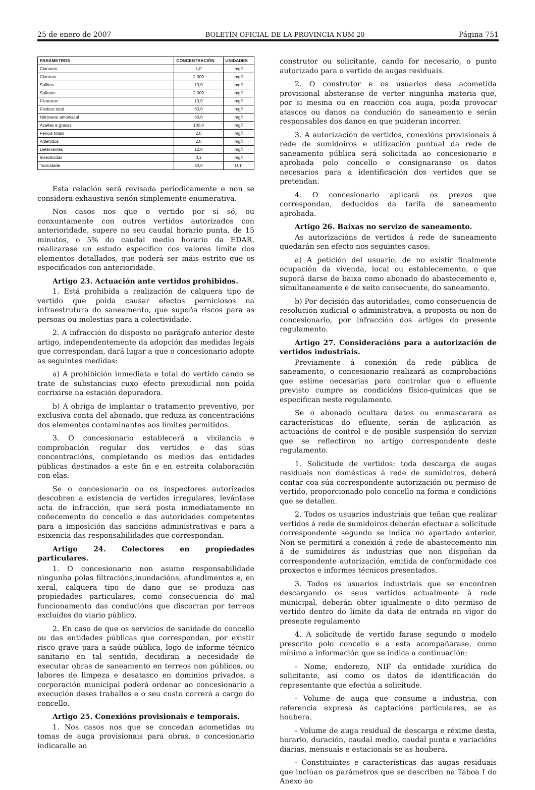25 de enero de 2007 BOLETÍN OFICIAL DE LA PROVINCIA NÚM 20 Página 751
| PARÁMETROS | CONCENTRACIÓN | UNIDADES |
| --- | --- | --- |
| Cianuros | 1,0 | mg/l |
| Cloruros | 2.000 | mg/l |
| Sulfitos | 10,0 | mg/l |
| Sulfatos | 2.000 | mg/l |
| Fluoruros | 10,0 | mg/l |
| Fósforo total | 50,0 | mg/l |
| Nitróxeno amoniacal | 50,0 | mg/l |
| Aceites e graxas | 100,0 | mg/l |
| Fenois totais | 2,0 | mg/l |
| Aldehidos | 2,0 | mg/l |
| Deterxentes | 12,0 | mg/l |
| Insecticidas | 0,1 | mg/l |
| Toxicidade | 30,0 | U.T. |
Esta relación será revisada periodicamente e non se considera exhaustiva senón simplemente enumerativa.
Nos casos nos que o vertido por si só, ou conxuntamente con outros vertidos autorizados con anterioridade, supere no seu caudal horario punta, de 15 minutos, o 5% do caudal medio horario da EDAR, realizarase un estudo específico cos valores límite dos elementos detallados, que poderá ser máis estrito que os especificados con anterioridade.
Artigo 23. Actuación ante vertidos prohibidos.
1. Está prohibida a realización de calquera tipo de vertido que poida causar efectos perniciosos na infraestrutura do saneamento, que supoña riscos para as persoas ou molestias para a colectividade.
2. A infracción do disposto no parágrafo anterior deste artigo, independentemente da adopción das medidas legais que correspondan, dará lugar a que o concesionario adopte as seguintes medidas:
a) A prohibición inmediata e total do vertido cando se trate de substancias cuxo efecto prexudicial non poida corrixirse na estación depuradora.
b) A obriga de implantar o tratamento preventivo, por exclusiva conta del abonado, que reduza as concentracións dos elementos contaminantes aos límites permitidos.
3. O concesionario establecerá a vixilancia e comprobación regular dos vertidos e das súas concentracións, completando os medios das entidades públicas destinados a este fin e en estreita colaboración con elas.
Se o concesionario ou os inspectores autorizados descobren a existencia de vertidos irregulares, levántase acta de infracción, que será posta inmediatamente en coñecemento do concello e das autoridades competentes para a imposición das sancións administrativas e para a esixencia das responsabilidades que correspondan.
Artigo 24. Colectores en propiedades particulares.
1. O concesionario non asume responsabilidade ningunha polas filtracións,inundacións, afundimentos e, en xeral, calquera tipo de dano que se produza nas propiedades particulares, como consecuencia do mal funcionamento das conducións que discorran por terreos excluídos do viario público.
2. En caso de que os servicios de sanidade do concello ou das entidades públicas que correspondan, por existir risco grave para a saúde pública, logo de informe técnico sanitario en tal sentido, decidiran a necesidade de executar obras de saneamento en terreos non públicos, ou labores de limpeza e desatasco en dominios privados, a corporación municipal poderá ordenar ao concesionario a execución deses traballos e o seu custo correrá a cargo do concello.
Artigo 25. Conexións provisionais e temporais.
1. Nos casos nos que se concedan acometidas ou tomas de auga provisionais para obras, o concesionario indicaralle ao
construtor ou solicitante, cando for necesario, o punto autorizado para o vertido de augas residuais.
2. O construtor e os usuarios desa acometida provisional absteranse de verter ningunha materia que, por si mesma ou en reacción coa auga, poida provocar atascos ou danos na condución do saneamento e serán responsables dos danos en que puideran incorrer.
3. A autorización de vertidos, conexións provisionais á rede de sumidoiros e utilización puntual da rede de saneamento pública será solicitada ao concesionario e aprobada polo concello e consignaranse os datos necesarios para a identificación dos vertidos que se pretendan.
4. O concesionario aplicará os prezos que correspondan, deducidos da tarifa de saneamento aprobada.
Artigo 26. Baixas no servizo de saneamento.
As autorizacións de vertidos á rede de saneamento quedarán sen efecto nos seguintes casos:
a) A petición del usuario, de no existir finalmente ocupación da vivenda, local ou establecemento, o que suporá darse de baixa como abonado do abastecemento e, simultaneamente e de xeito consecuente, do saneamento.
b) Por decisión das autoridades, como consecuencia de resolución xudicial o administrativa, a proposta ou non do concesionario, por infracción dos artigos do presente regulamento.
Artigo 27. Consideracións para a autorización de vertidos industriais.
Previamente á conexión da rede pública de saneamento, o concesionario realizará as comprobacións que estime necesarias para controlar que o efluente previsto cumpre as condicións físico-químicas que se especifican neste regulamento.
Se o abonado ocultara datos ou enmascarara as características do efluente, serán de aplicación as actuacións de control e de posible suspensión do servizo que se reflectiron no artigo correspondente deste regulamento.
1. Solicitude de vertidos: toda descarga de augas residuais non domésticas á rede de sumidoiros, deberá contar coa súa correspondente autorización ou permiso de vertido, proporcionado polo concello na forma e condicións que se detallen.
2. Todos os usuarios industriais que teñan que realizar vertidos á rede de sumidoiros deberán efectuar a solicitude correspondente segundo se indica no apartado anterior. Non se permitirá a conexión á rede de abastecemento nin á de sumidoiros ás industrias que non dispoñan da correspondente autorización, emitida de conformidade cos proxectos e informes técnicos presentados.
3. Todos os usuarios industriais que se encontren descargando os seus vertidos actualmente á rede municipal, deberán obter igualmente o dito permiso de vertido dentro do límite da data de entrada en vigor do presente regulamento
4. A solicitude de vertido farase segundo o modelo prescrito polo concello e a esta acompañarase, como mínimo a información que se indica a continuación:
- Nome, enderezo, NIF da entidade xurídica do solicitante, así como os datos de identificación do representante que efectúa a solicitude.
- Volume de auga que consume a industria, con referencia expresa ás captacións particulares, se as houbera.
- Volume de auga residual de descarga e réxime desta, horario, duración, caudal medio, caudal punta e variacións diarias, mensuais e estacionais se as houbera.
- Constituíntes e características das augas residuais que inclúan os parámetros que se describen na Táboa I do Anexo ao